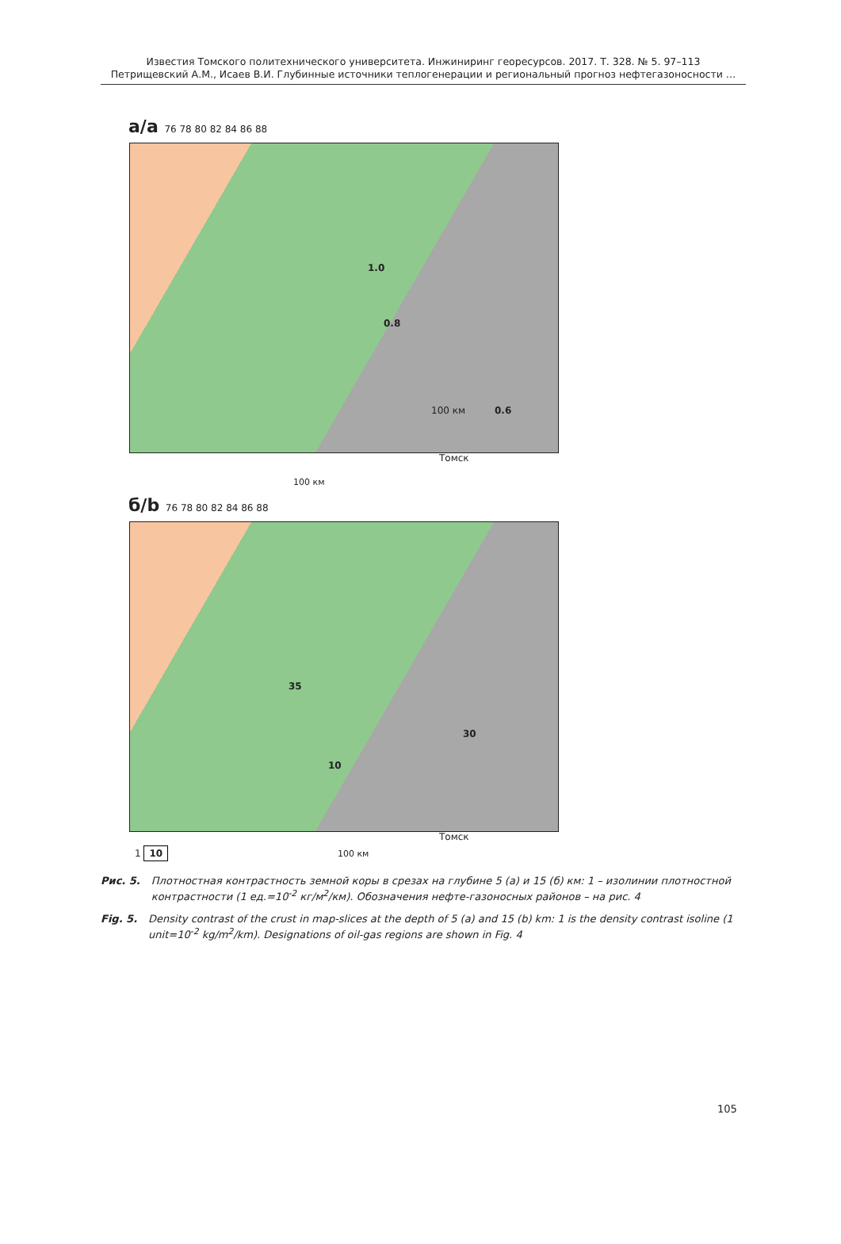Известия Томского политехнического университета. Инжиниринг георесурсов. 2017. Т. 328. № 5. 97–113
Петрищевский А.М., Исаев В.И. Глубинные источники теплогенерации и региональный прогноз нефтегазоносности …
а/a 76 78 80 82 84 86 88
1.0
0.8
0.6 100 км
Томск
100 км
б/b 76 78 80 82 84 86 88
35
30
10
Томск
1 10 100 км
Рис. 5. Плотностная контрастность земной коры в срезах на глубине 5 (а) и 15 (б) км: 1 – изолинии плотностной контрастности (1 ед.=10<sup>-2</sup> кг/м<sup>2</sup>/км). Обозначения нефте-газоносных районов – на рис. 4
Fig. 5. Density contrast of the crust in map-slices at the depth of 5 (a) and 15 (b) km: 1 is the density contrast isoline (1 unit=10<sup>-2</sup> kg/m<sup>2</sup>/km). Designations of oil-gas regions are shown in Fig. 4
105